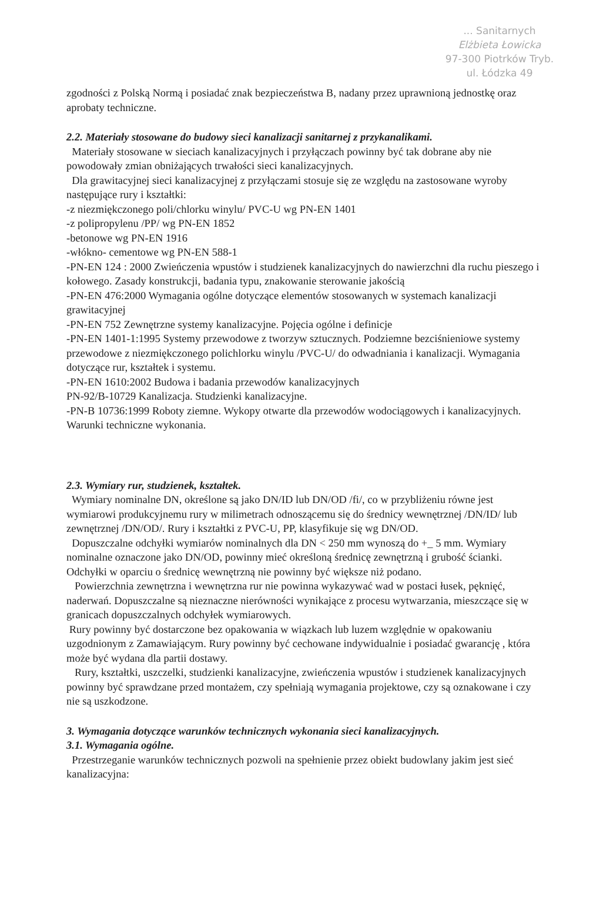... Sanitarnych
Elżbieta Łowicka
97-300 Piotrków Tryb.
ul. Łódzka 49
zgodności z Polską Normą i posiadać znak bezpieczeństwa B, nadany przez uprawnioną jednostkę oraz aprobaty techniczne.
2.2. Materiały stosowane do budowy sieci kanalizacji sanitarnej z przykanalikami.
Materiały stosowane w sieciach kanalizacyjnych i przyłączach powinny być tak dobrane aby nie powodowały zmian obniżających trwałości sieci kanalizacyjnych.
Dla grawitacyjnej sieci kanalizacyjnej z przyłączami stosuje się ze względu na zastosowane wyroby następujące rury i kształtki:
-z niezmiękczonego poli/chlorku winylu/ PVC-U wg PN-EN 1401
-z polipropylenu /PP/ wg PN-EN 1852
-betonowe wg PN-EN 1916
-włókno- cementowe wg PN-EN 588-1
-PN-EN 124 : 2000 Zwieńczenia wpustów i studzienek kanalizacyjnych do nawierzchni dla ruchu pieszego i kołowego. Zasady konstrukcji, badania typu, znakowanie sterowanie jakością
-PN-EN 476:2000 Wymagania ogólne dotyczące elementów stosowanych w systemach kanalizacji grawitacyjnej
-PN-EN 752 Zewnętrzne systemy kanalizacyjne. Pojęcia ogólne i definicje
-PN-EN 1401-1:1995 Systemy przewodowe z tworzyw sztucznych. Podziemne bezciśnieniowe systemy przewodowe z niezmiękczonego polichlorku winylu /PVC-U/ do odwadniania i kanalizacji. Wymagania dotyczące rur, kształtek i systemu.
-PN-EN 1610:2002 Budowa i badania przewodów kanalizacyjnych
PN-92/B-10729 Kanalizacja. Studzienki kanalizacyjne.
-PN-B 10736:1999 Roboty ziemne. Wykopy otwarte dla przewodów wodociągowych i kanalizacyjnych. Warunki techniczne wykonania.
2.3. Wymiary rur, studzienek, kształtek.
Wymiary nominalne DN, określone są jako DN/ID lub DN/OD /fi/, co w przybliżeniu równe jest wymiarowi produkcyjnemu rury w milimetrach odnoszącemu się do średnicy wewnętrznej /DN/ID/ lub zewnętrznej /DN/OD/. Rury i kształtki z PVC-U, PP, klasyfikuje się wg DN/OD.
Dopuszczalne odchyłki wymiarów nominalnych dla DN < 250 mm wynoszą do +_ 5 mm. Wymiary nominalne oznaczone jako DN/OD, powinny mieć określoną średnicę zewnętrzną i grubość ścianki. Odchyłki w oparciu o średnicę wewnętrzną nie powinny być większe niż podano.
Powierzchnia zewnętrzna i wewnętrzna rur nie powinna wykazywać wad w postaci łusek, pęknięć, naderwań. Dopuszczalne są nieznaczne nierówności wynikające z procesu wytwarzania, mieszczące się w granicach dopuszczalnych odchyłek wymiarowych.
Rury powinny być dostarczone bez opakowania w wiązkach lub luzem względnie w opakowaniu uzgodnionym z Zamawiającym. Rury powinny być cechowane indywidualnie i posiadać gwarancję , która może być wydana dla partii dostawy.
Rury, kształtki, uszczelki, studzienki kanalizacyjne, zwieńczenia wpustów i studzienek kanalizacyjnych powinny być sprawdzane przed montażem, czy spełniają wymagania projektowe, czy są oznakowane i czy nie są uszkodzone.
3. Wymagania dotyczące warunków technicznych wykonania sieci kanalizacyjnych.
3.1. Wymagania ogólne.
Przestrzeganie warunków technicznych pozwoli na spełnienie przez obiekt budowlany jakim jest sieć kanalizacyjna: